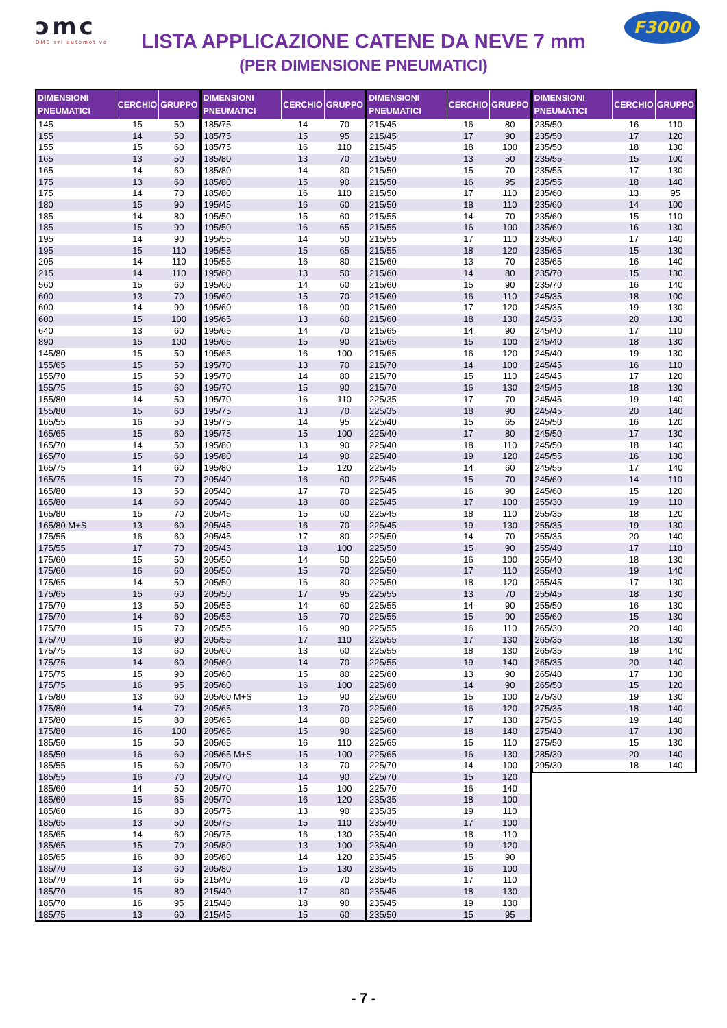ↄmc
DMC srl automotive
LISTA APPLICAZIONE CATENE DA NEVE 7 mm
(PER DIMENSIONE PNEUMATICI)
F3000
| DIMENSIONI PNEUMATICI | CERCHIO | GRUPPO |
| --- | --- | --- |
| 145 | 15 | 50 |
| 155 | 14 | 50 |
| 155 | 15 | 60 |
| 165 | 13 | 50 |
| 165 | 14 | 60 |
| 175 | 13 | 60 |
| 175 | 14 | 70 |
| 180 | 15 | 90 |
| 185 | 14 | 80 |
| 185 | 15 | 90 |
| 195 | 14 | 90 |
| 195 | 15 | 110 |
| 205 | 14 | 110 |
| 215 | 14 | 110 |
| 560 | 15 | 60 |
| 600 | 13 | 70 |
| 600 | 14 | 90 |
| 600 | 15 | 100 |
| 640 | 13 | 60 |
| 890 | 15 | 100 |
| 145/80 | 15 | 50 |
| 155/65 | 15 | 50 |
| 155/70 | 15 | 50 |
| 155/75 | 15 | 60 |
| 155/80 | 14 | 50 |
| 155/80 | 15 | 60 |
| 165/55 | 16 | 50 |
| 165/65 | 15 | 60 |
| 165/70 | 14 | 50 |
| 165/70 | 15 | 60 |
| 165/75 | 14 | 60 |
| 165/75 | 15 | 70 |
| 165/80 | 13 | 50 |
| 165/80 | 14 | 60 |
| 165/80 | 15 | 70 |
| 165/80 M+S | 13 | 60 |
| 175/55 | 16 | 60 |
| 175/55 | 17 | 70 |
| 175/60 | 15 | 50 |
| 175/60 | 16 | 60 |
| 175/65 | 14 | 50 |
| 175/65 | 15 | 60 |
| 175/70 | 13 | 50 |
| 175/70 | 14 | 60 |
| 175/70 | 15 | 70 |
| 175/70 | 16 | 90 |
| 175/75 | 13 | 60 |
| 175/75 | 14 | 60 |
| 175/75 | 15 | 90 |
| 175/75 | 16 | 95 |
| 175/80 | 13 | 60 |
| 175/80 | 14 | 70 |
| 175/80 | 15 | 80 |
| 175/80 | 16 | 100 |
| 185/50 | 15 | 50 |
| 185/50 | 16 | 60 |
| 185/55 | 15 | 60 |
| 185/55 | 16 | 70 |
| 185/60 | 14 | 50 |
| 185/60 | 15 | 65 |
| 185/60 | 16 | 80 |
| 185/65 | 13 | 50 |
| 185/65 | 14 | 60 |
| 185/65 | 15 | 70 |
| 185/65 | 16 | 80 |
| 185/70 | 13 | 60 |
| 185/70 | 14 | 65 |
| 185/70 | 15 | 80 |
| 185/70 | 16 | 95 |
| 185/75 | 13 | 60 |
| DIMENSIONI PNEUMATICI | CERCHIO | GRUPPO |
| --- | --- | --- |
| 185/75 | 14 | 70 |
| 185/75 | 15 | 95 |
| 185/75 | 16 | 110 |
| 185/80 | 13 | 70 |
| 185/80 | 14 | 80 |
| 185/80 | 15 | 90 |
| 185/80 | 16 | 110 |
| 195/45 | 16 | 60 |
| 195/50 | 15 | 60 |
| 195/50 | 16 | 65 |
| 195/55 | 14 | 50 |
| 195/55 | 15 | 65 |
| 195/55 | 16 | 80 |
| 195/60 | 13 | 50 |
| 195/60 | 14 | 60 |
| 195/60 | 15 | 70 |
| 195/60 | 16 | 90 |
| 195/65 | 13 | 60 |
| 195/65 | 14 | 70 |
| 195/65 | 15 | 90 |
| 195/65 | 16 | 100 |
| 195/70 | 13 | 70 |
| 195/70 | 14 | 80 |
| 195/70 | 15 | 90 |
| 195/70 | 16 | 110 |
| 195/75 | 13 | 70 |
| 195/75 | 14 | 95 |
| 195/75 | 15 | 100 |
| 195/80 | 13 | 90 |
| 195/80 | 14 | 90 |
| 195/80 | 15 | 120 |
| 205/40 | 16 | 60 |
| 205/40 | 17 | 70 |
| 205/40 | 18 | 80 |
| 205/45 | 15 | 60 |
| 205/45 | 16 | 70 |
| 205/45 | 17 | 80 |
| 205/45 | 18 | 100 |
| 205/50 | 14 | 50 |
| 205/50 | 15 | 70 |
| 205/50 | 16 | 80 |
| 205/50 | 17 | 95 |
| 205/55 | 14 | 60 |
| 205/55 | 15 | 70 |
| 205/55 | 16 | 90 |
| 205/55 | 17 | 110 |
| 205/60 | 13 | 60 |
| 205/60 | 14 | 70 |
| 205/60 | 15 | 80 |
| 205/60 | 16 | 100 |
| 205/60 M+S | 15 | 90 |
| 205/65 | 13 | 70 |
| 205/65 | 14 | 80 |
| 205/65 | 15 | 90 |
| 205/65 | 16 | 110 |
| 205/65 M+S | 15 | 100 |
| 205/70 | 13 | 70 |
| 205/70 | 14 | 90 |
| 205/70 | 15 | 100 |
| 205/70 | 16 | 120 |
| 205/75 | 13 | 90 |
| 205/75 | 15 | 110 |
| 205/75 | 16 | 130 |
| 205/80 | 13 | 100 |
| 205/80 | 14 | 120 |
| 205/80 | 15 | 130 |
| 215/40 | 16 | 70 |
| 215/40 | 17 | 80 |
| 215/40 | 18 | 90 |
| 215/45 | 15 | 60 |
| DIMENSIONI PNEUMATICI | CERCHIO | GRUPPO |
| --- | --- | --- |
| 215/45 | 16 | 80 |
| 215/45 | 17 | 90 |
| 215/45 | 18 | 100 |
| 215/50 | 13 | 50 |
| 215/50 | 15 | 70 |
| 215/50 | 16 | 95 |
| 215/50 | 17 | 110 |
| 215/50 | 18 | 110 |
| 215/55 | 14 | 70 |
| 215/55 | 16 | 100 |
| 215/55 | 17 | 110 |
| 215/55 | 18 | 120 |
| 215/60 | 13 | 70 |
| 215/60 | 14 | 80 |
| 215/60 | 15 | 90 |
| 215/60 | 16 | 110 |
| 215/60 | 17 | 120 |
| 215/60 | 18 | 130 |
| 215/65 | 14 | 90 |
| 215/65 | 15 | 100 |
| 215/65 | 16 | 120 |
| 215/70 | 14 | 100 |
| 215/70 | 15 | 110 |
| 215/70 | 16 | 130 |
| 225/35 | 17 | 70 |
| 225/35 | 18 | 90 |
| 225/40 | 15 | 65 |
| 225/40 | 17 | 80 |
| 225/40 | 18 | 110 |
| 225/40 | 19 | 120 |
| 225/45 | 14 | 60 |
| 225/45 | 15 | 70 |
| 225/45 | 16 | 90 |
| 225/45 | 17 | 100 |
| 225/45 | 18 | 110 |
| 225/45 | 19 | 130 |
| 225/50 | 14 | 70 |
| 225/50 | 15 | 90 |
| 225/50 | 16 | 100 |
| 225/50 | 17 | 110 |
| 225/50 | 18 | 120 |
| 225/55 | 13 | 70 |
| 225/55 | 14 | 90 |
| 225/55 | 15 | 90 |
| 225/55 | 16 | 110 |
| 225/55 | 17 | 130 |
| 225/55 | 18 | 130 |
| 225/55 | 19 | 140 |
| 225/60 | 13 | 90 |
| 225/60 | 14 | 90 |
| 225/60 | 15 | 100 |
| 225/60 | 16 | 120 |
| 225/60 | 17 | 130 |
| 225/60 | 18 | 140 |
| 225/65 | 15 | 110 |
| 225/65 | 16 | 130 |
| 225/70 | 14 | 100 |
| 225/70 | 15 | 120 |
| 225/70 | 16 | 140 |
| 235/35 | 18 | 100 |
| 235/35 | 19 | 110 |
| 235/40 | 17 | 100 |
| 235/40 | 18 | 110 |
| 235/40 | 19 | 120 |
| 235/45 | 15 | 90 |
| 235/45 | 16 | 100 |
| 235/45 | 17 | 110 |
| 235/45 | 18 | 130 |
| 235/45 | 19 | 130 |
| 235/50 | 15 | 95 |
| DIMENSIONI PNEUMATICI | CERCHIO | GRUPPO |
| --- | --- | --- |
| 235/50 | 16 | 110 |
| 235/50 | 17 | 120 |
| 235/50 | 18 | 130 |
| 235/55 | 15 | 100 |
| 235/55 | 17 | 130 |
| 235/55 | 18 | 140 |
| 235/60 | 13 | 95 |
| 235/60 | 14 | 100 |
| 235/60 | 15 | 110 |
| 235/60 | 16 | 130 |
| 235/60 | 17 | 140 |
| 235/65 | 15 | 130 |
| 235/65 | 16 | 140 |
| 235/70 | 15 | 130 |
| 235/70 | 16 | 140 |
| 245/35 | 18 | 100 |
| 245/35 | 19 | 130 |
| 245/35 | 20 | 130 |
| 245/40 | 17 | 110 |
| 245/40 | 18 | 130 |
| 245/40 | 19 | 130 |
| 245/45 | 16 | 110 |
| 245/45 | 17 | 120 |
| 245/45 | 18 | 130 |
| 245/45 | 19 | 140 |
| 245/45 | 20 | 140 |
| 245/50 | 16 | 120 |
| 245/50 | 17 | 130 |
| 245/50 | 18 | 140 |
| 245/55 | 16 | 130 |
| 245/55 | 17 | 140 |
| 245/60 | 14 | 110 |
| 245/60 | 15 | 120 |
| 255/30 | 19 | 110 |
| 255/35 | 18 | 120 |
| 255/35 | 19 | 130 |
| 255/35 | 20 | 140 |
| 255/40 | 17 | 110 |
| 255/40 | 18 | 130 |
| 255/40 | 19 | 140 |
| 255/45 | 17 | 130 |
| 255/45 | 18 | 130 |
| 255/50 | 16 | 130 |
| 255/60 | 15 | 130 |
| 265/30 | 20 | 140 |
| 265/35 | 18 | 130 |
| 265/35 | 19 | 140 |
| 265/35 | 20 | 140 |
| 265/40 | 17 | 130 |
| 265/50 | 15 | 120 |
| 275/30 | 19 | 130 |
| 275/35 | 18 | 140 |
| 275/35 | 19 | 140 |
| 275/40 | 17 | 130 |
| 275/50 | 15 | 130 |
| 285/30 | 20 | 140 |
| 295/30 | 18 | 140 |
- 7 -